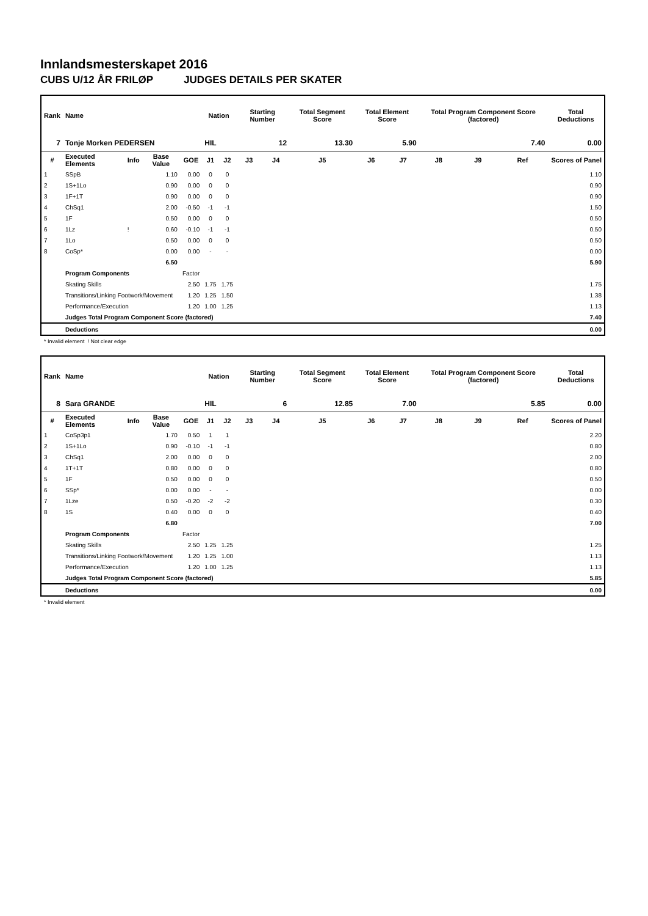Innlandsmesterskapet 2016
CUBS U/12 ÅR FRILØP JUDGES DETAILS PER SKATER
| Rank | Name | | | | Nation | | Starting Number | | Total Segment Score | Total Element Score | | Total Program Component Score (factored) | | | Total Deductions |
| --- | --- | --- | --- | --- | --- | --- | --- | --- | --- | --- | --- | --- | --- | --- | --- |
| 7 | Tonje Morken PEDERSEN | | | | HIL | | 12 | | 13.30 | 5.90 | | 7.40 | | | 0.00 |
| # | Executed Elements | Info | Base Value | GOE | J1 | J2 | J3 | J4 | J5 | J6 | J7 | J8 | J9 | Ref | Scores of Panel |
| 1 | SSpB | | 1.10 | 0.00 | 0 | 0 | | | | | | | | | 1.10 |
| 2 | 1S+1Lo | | 0.90 | 0.00 | 0 | 0 | | | | | | | | | 0.90 |
| 3 | 1F+1T | | 0.90 | 0.00 | 0 | 0 | | | | | | | | | 0.90 |
| 4 | ChSq1 | | 2.00 | -0.50 | -1 | -1 | | | | | | | | | 1.50 |
| 5 | 1F | | 0.50 | 0.00 | 0 | 0 | | | | | | | | | 0.50 |
| 6 | 1Lz | ! | 0.60 | -0.10 | -1 | -1 | | | | | | | | | 0.50 |
| 7 | 1Lo | | 0.50 | 0.00 | 0 | 0 | | | | | | | | | 0.50 |
| 8 | CoSp* | | 0.00 | 0.00 | - | - | | | | | | | | | 0.00 |
| | | | 6.50 | | | | | | | | | | | | 5.90 |
| | Program Components | | | Factor | | | | | | | | | | | |
| | Skating Skills | | | 2.50 | 1.75 | 1.75 | | | | | | | | | 1.75 |
| | Transitions/Linking Footwork/Movement | | | 1.20 | 1.25 | 1.50 | | | | | | | | | 1.38 |
| | Performance/Execution | | | 1.20 | 1.00 | 1.25 | | | | | | | | | 1.13 |
| | Judges Total Program Component Score (factored) | | | | | | | | | | | | | | 7.40 |
| | Deductions | | | | | | | | | | | | | | 0.00 |
* Invalid element ! Not clear edge
| Rank | Name | | | | Nation | | Starting Number | | Total Segment Score | Total Element Score | | Total Program Component Score (factored) | | | Total Deductions |
| --- | --- | --- | --- | --- | --- | --- | --- | --- | --- | --- | --- | --- | --- | --- | --- |
| 8 | Sara GRANDE | | | | HIL | | 6 | | 12.85 | 7.00 | | 5.85 | | | 0.00 |
| # | Executed Elements | Info | Base Value | GOE | J1 | J2 | J3 | J4 | J5 | J6 | J7 | J8 | J9 | Ref | Scores of Panel |
| 1 | CoSp3p1 | | 1.70 | 0.50 | 1 | 1 | | | | | | | | | 2.20 |
| 2 | 1S+1Lo | | 0.90 | -0.10 | -1 | -1 | | | | | | | | | 0.80 |
| 3 | ChSq1 | | 2.00 | 0.00 | 0 | 0 | | | | | | | | | 2.00 |
| 4 | 1T+1T | | 0.80 | 0.00 | 0 | 0 | | | | | | | | | 0.80 |
| 5 | 1F | | 0.50 | 0.00 | 0 | 0 | | | | | | | | | 0.50 |
| 6 | SSp* | | 0.00 | 0.00 | - | - | | | | | | | | | 0.00 |
| 7 | 1Lze | | 0.50 | -0.20 | -2 | -2 | | | | | | | | | 0.30 |
| 8 | 1S | | 0.40 | 0.00 | 0 | 0 | | | | | | | | | 0.40 |
| | | | 6.80 | | | | | | | | | | | | 7.00 |
| | Program Components | | | Factor | | | | | | | | | | | |
| | Skating Skills | | | 2.50 | 1.25 | 1.25 | | | | | | | | | 1.25 |
| | Transitions/Linking Footwork/Movement | | | 1.20 | 1.25 | 1.00 | | | | | | | | | 1.13 |
| | Performance/Execution | | | 1.20 | 1.00 | 1.25 | | | | | | | | | 1.13 |
| | Judges Total Program Component Score (factored) | | | | | | | | | | | | | | 5.85 |
| | Deductions | | | | | | | | | | | | | | 0.00 |
* Invalid element